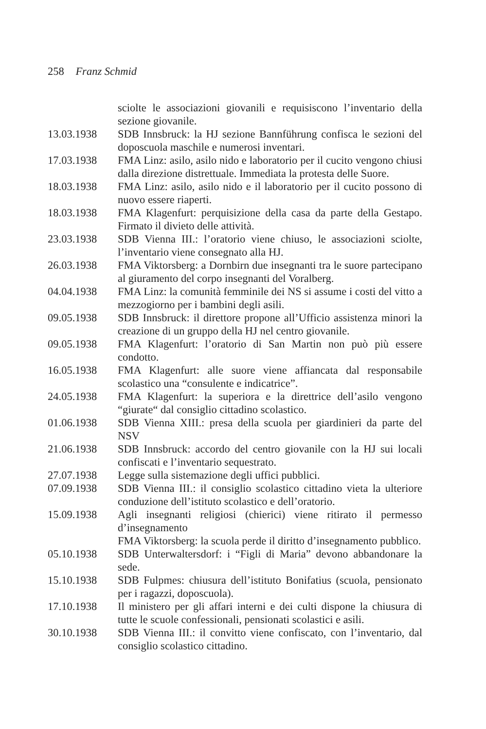258 Franz Schmid
sciolte le associazioni giovanili e requisiscono l’inventario della sezione giovanile.
13.03.1938 SDB Innsbruck: la HJ sezione Bannführung confisca le sezioni del doposcuola maschile e numerosi inventari.
17.03.1938 FMA Linz: asilo, asilo nido e laboratorio per il cucito vengono chiusi dalla direzione distrettuale. Immediata la protesta delle Suore.
18.03.1938 FMA Linz: asilo, asilo nido e il laboratorio per il cucito possono di nuovo essere riaperti.
18.03.1938 FMA Klagenfurt: perquisizione della casa da parte della Gestapo. Firmato il divieto delle attività.
23.03.1938 SDB Vienna III.: l’oratorio viene chiuso, le associazioni sciolte, l’inventario viene consegnato alla HJ.
26.03.1938 FMA Viktorsberg: a Dornbirn due insegnanti tra le suore partecipano al giuramento del corpo insegnanti del Voralberg.
04.04.1938 FMA Linz: la comunità femminile dei NS si assume i costi del vitto a mezzogiorno per i bambini degli asili.
09.05.1938 SDB Innsbruck: il direttore propone all’Ufficio assistenza minori la creazione di un gruppo della HJ nel centro giovanile.
09.05.1938 FMA Klagenfurt: l’oratorio di San Martin non può più essere condotto.
16.05.1938 FMA Klagenfurt: alle suore viene affiancata dal responsabile scolastico una “consulente e indicatrice”.
24.05.1938 FMA Klagenfurt: la superiora e la direttrice dell’asilo vengono “giurate“ dal consiglio cittadino scolastico.
01.06.1938 SDB Vienna XIII.: presa della scuola per giardinieri da parte del NSV
21.06.1938 SDB Innsbruck: accordo del centro giovanile con la HJ sui locali confiscati e l’inventario sequestrato.
27.07.1938 Legge sulla sistemazione degli uffici pubblici.
07.09.1938 SDB Vienna III.: il consiglio scolastico cittadino vieta la ulteriore conduzione dell’istituto scolastico e dell’oratorio.
15.09.1938 Agli insegnanti religiosi (chierici) viene ritirato il permesso d’insegnamento
FMA Viktorsberg: la scuola perde il diritto d’insegnamento pubblico.
05.10.1938 SDB Unterwaltersdorf: i “Figli di Maria” devono abbandonare la sede.
15.10.1938 SDB Fulpmes: chiusura dell’istituto Bonifatius (scuola, pensionato per i ragazzi, doposcuola).
17.10.1938 Il ministero per gli affari interni e dei culti dispone la chiusura di tutte le scuole confessionali, pensionati scolastici e asili.
30.10.1938 SDB Vienna III.: il convitto viene confiscato, con l’inventario, dal consiglio scolastico cittadino.